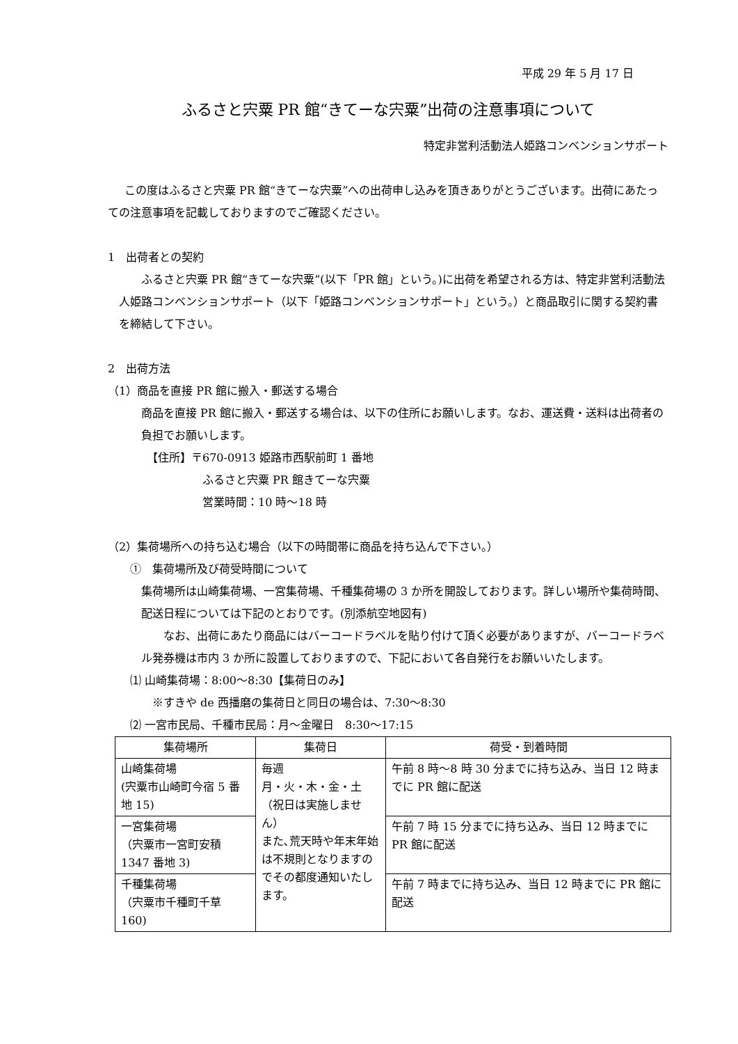平成 29 年 5 月 17 日
ふるさと宍粟 PR 館“きてーな宍粟”出荷の注意事項について
特定非営利活動法人姫路コンベンションサポート
この度はふるさと宍粟 PR 館“きてーな宍粟”への出荷申し込みを頂きありがとうございます。出荷にあたっての注意事項を記載しておりますのでご確認ください。
1　出荷者との契約
ふるさと宍粟 PR 館“きてーな宍粟”(以下「PR 館」という。)に出荷を希望される方は、特定非営利活動法人姫路コンベンションサポート（以下「姫路コンベンションサポート」という。）と商品取引に関する契約書を締結して下さい。
2　出荷方法
（1）商品を直接 PR 館に搬入・郵送する場合
商品を直接 PR 館に搬入・郵送する場合は、以下の住所にお願いします。なお、運送費・送料は出荷者の負担でお願いします。
【住所】〒670-0913 姫路市西駅前町 1 番地
ふるさと宍粟 PR 館きてーな宍粟
営業時間：10 時～18 時
（2）集荷場所への持ち込む場合（以下の時間帯に商品を持ち込んで下さい。）
①　集荷場所及び荷受時間について
集荷場所は山崎集荷場、一宮集荷場、千種集荷場の 3 か所を開設しております。詳しい場所や集荷時間、配送日程については下記のとおりです。(別添航空地図有)
なお、出荷にあたり商品にはバーコードラベルを貼り付けて頂く必要がありますが、バーコードラベル発券機は市内 3 か所に設置しておりますので、下記において各自発行をお願いいたします。
⑴ 山崎集荷場：8:00～8:30【集荷日のみ】
※すきや de 西播磨の集荷日と同日の場合は、7:30～8:30
⑵ 一宮市民局、千種市民局：月～金曜日　8:30～17:15
| 集荷場所 | 集荷日 | 荷受・到着時間 |
| --- | --- | --- |
| 山崎集荷場 (宍粟市山崎町今宿 5 番地 15) | 毎週 月・火・木・金・土（祝日は実施しません） また､荒天時や年末年始は不規則となりますのでその都度通知いたします。 | 午前 8 時～8 時 30 分までに持ち込み、当日 12 時までに PR 館に配送 |
| 一宮集荷場 （宍粟市一宮町安積 1347 番地 3) | | 午前 7 時 15 分までに持ち込み、当日 12 時までに PR 館に配送 |
| 千種集荷場 （宍粟市千種町千草 160) | | 午前 7 時までに持ち込み、当日 12 時までに PR 館に配送 |